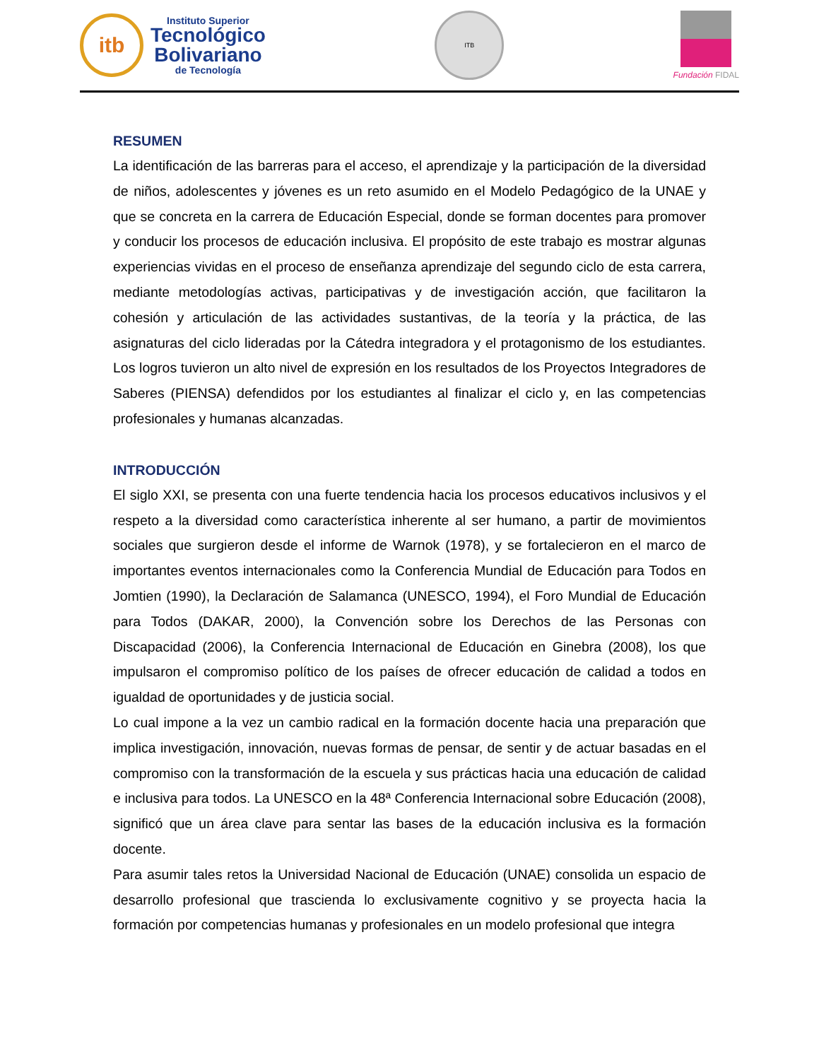itb
Instituto Superior
Tecnológico
Bolivariano
de Tecnología
ITB
Fundación FIDAL
RESUMEN
La identificación de las barreras para el acceso, el aprendizaje y la participación de la diversidad de niños, adolescentes y jóvenes es un reto asumido en el Modelo Pedagógico de la UNAE y que se concreta en la carrera de Educación Especial, donde se forman docentes para promover y conducir los procesos de educación inclusiva. El propósito de este trabajo es mostrar algunas experiencias vividas en el proceso de enseñanza aprendizaje del segundo ciclo de esta carrera, mediante metodologías activas, participativas y de investigación acción, que facilitaron la cohesión y articulación de las actividades sustantivas, de la teoría y la práctica, de las asignaturas del ciclo lideradas por la Cátedra integradora y el protagonismo de los estudiantes. Los logros tuvieron un alto nivel de expresión en los resultados de los Proyectos Integradores de Saberes (PIENSA) defendidos por los estudiantes al finalizar el ciclo y, en las competencias profesionales y humanas alcanzadas.
INTRODUCCIÓN
El siglo XXI, se presenta con una fuerte tendencia hacia los procesos educativos inclusivos y el respeto a la diversidad como característica inherente al ser humano, a partir de movimientos sociales que surgieron desde el informe de Warnok (1978), y se fortalecieron en el marco de importantes eventos internacionales como la Conferencia Mundial de Educación para Todos en Jomtien (1990), la Declaración de Salamanca (UNESCO, 1994), el Foro Mundial de Educación para Todos (DAKAR, 2000), la Convención sobre los Derechos de las Personas con Discapacidad (2006), la Conferencia Internacional de Educación en Ginebra (2008), los que impulsaron el compromiso político de los países de ofrecer educación de calidad a todos en igualdad de oportunidades y de justicia social.
Lo cual impone a la vez un cambio radical en la formación docente hacia una preparación que implica investigación, innovación, nuevas formas de pensar, de sentir y de actuar basadas en el compromiso con la transformación de la escuela y sus prácticas hacia una educación de calidad e inclusiva para todos. La UNESCO en la 48ª Conferencia Internacional sobre Educación (2008), significó que un área clave para sentar las bases de la educación inclusiva es la formación docente.
Para asumir tales retos la Universidad Nacional de Educación (UNAE) consolida un espacio de desarrollo profesional que trascienda lo exclusivamente cognitivo y se proyecta hacia la formación por competencias humanas y profesionales en un modelo profesional que integra